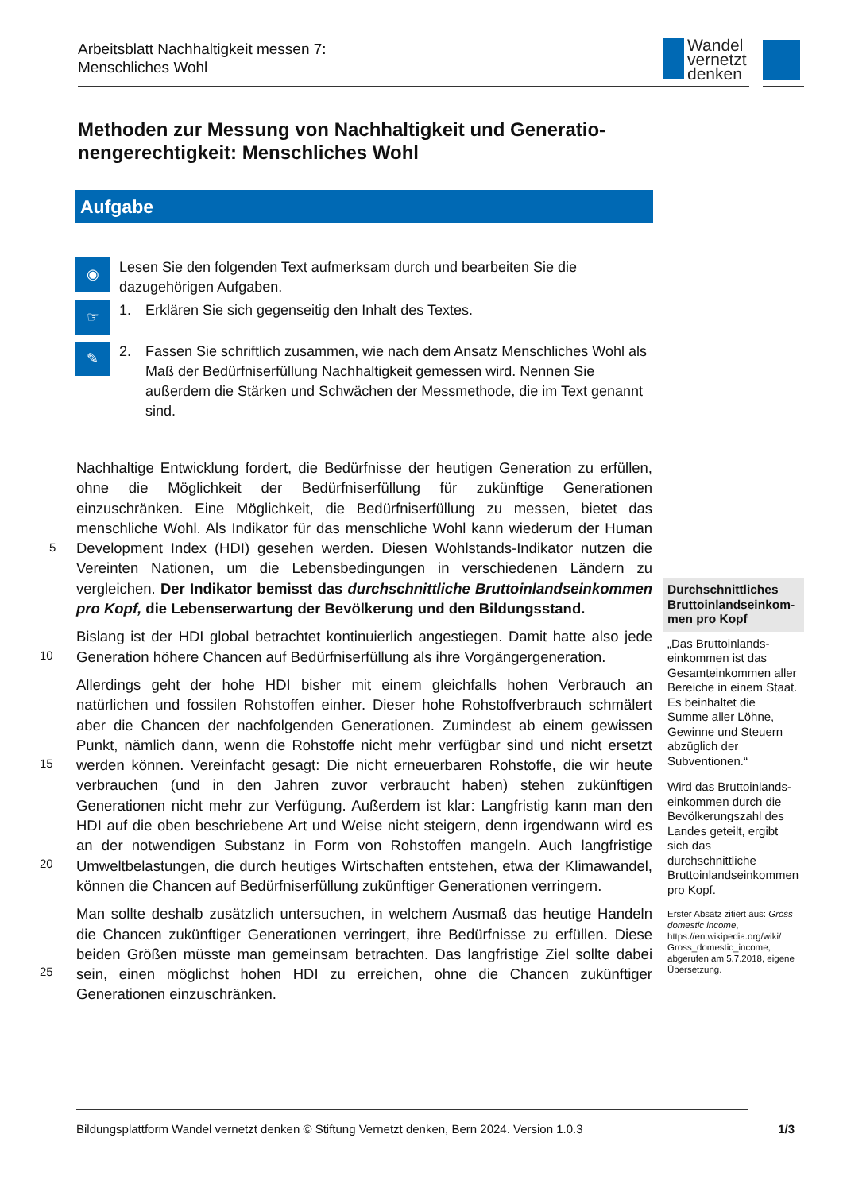Arbeitsblatt Nachhaltigkeit messen 7:
Menschliches Wohl
Wandel
vernetzt
denken
Methoden zur Messung von Nachhaltigkeit und Generatio­nengerechtigkeit: Menschliches Wohl
Aufgabe
◉
Lesen Sie den folgenden Text aufmerksam durch und bearbeiten Sie die dazugehörigen Aufgaben.
☞
1. Erklären Sie sich gegenseitig den Inhalt des Textes.
✎
2. Fassen Sie schriftlich zusammen, wie nach dem Ansatz Menschliches Wohl als Maß der Bedürfniserfüllung Nachhaltigkeit gemessen wird. Nennen Sie außerdem die Stärken und Schwächen der Messmethode, die im Text genannt sind.
5
10
15
20
25
Nachhaltige Entwicklung fordert, die Bedürfnisse der heutigen Generation zu erfüllen, ohne die Möglichkeit der Bedürfniserfüllung für zukünftige Generationen einzuschränken. Eine Möglichkeit, die Bedürfniserfüllung zu messen, bietet das menschliche Wohl. Als Indikator für das menschliche Wohl kann wiederum der Human Development Index (HDI) gesehen werden. Diesen Wohlstands-Indikator nutzen die Vereinten Nationen, um die Lebensbedingungen in verschiedenen Ländern zu vergleichen. Der Indikator bemisst das durchschnittliche Bruttoinlandseinkommen pro Kopf, die Lebenserwartung der Bevölkerung und den Bildungsstand.
Bislang ist der HDI global betrachtet kontinuierlich angestiegen. Damit hatte also jede Generation höhere Chancen auf Bedürfniserfüllung als ihre Vorgängergeneration.
Allerdings geht der hohe HDI bisher mit einem gleichfalls hohen Verbrauch an natürlichen und fossilen Rohstoffen einher. Dieser hohe Rohstoffverbrauch schmälert aber die Chancen der nachfolgenden Generationen. Zumindest ab einem gewissen Punkt, nämlich dann, wenn die Rohstoffe nicht mehr verfügbar sind und nicht ersetzt werden können. Vereinfacht gesagt: Die nicht erneuerbaren Rohstoffe, die wir heute verbrauchen (und in den Jahren zuvor verbraucht haben) stehen zukünftigen Generationen nicht mehr zur Verfügung. Außerdem ist klar: Langfristig kann man den HDI auf die oben beschriebene Art und Weise nicht steigern, denn irgendwann wird es an der notwendigen Substanz in Form von Rohstoffen mangeln. Auch langfristige Umweltbelastungen, die durch heutiges Wirtschaften entstehen, etwa der Klimawandel, können die Chancen auf Bedürfniserfüllung zukünftiger Generationen verringern.
Man sollte deshalb zusätzlich untersuchen, in welchem Ausmaß das heutige Handeln die Chancen zukünftiger Generationen verringert, ihre Bedürfnisse zu erfüllen. Diese beiden Größen müsste man gemeinsam betrachten. Das langfristige Ziel sollte dabei sein, einen möglichst hohen HDI zu erreichen, ohne die Chancen zukünftiger Generationen einzuschränken.
Durchschnittliches Bruttoinlandseinkom­men pro Kopf
„Das Bruttoinlands­einkommen ist das Gesamteinkommen aller Bereiche in einem Staat. Es beinhaltet die Summe aller Löhne, Gewinne und Steuern abzüglich der Subventionen.“
Wird das Bruttoinlands­einkommen durch die Bevölkerungszahl des Landes geteilt, ergibt sich das durchschnittliche Bruttoinlandsein­kommen pro Kopf.
Erster Absatz zitiert aus: Gross domestic income, https://en.wikipedia.org/wiki/ Gross_domestic_income, abgerufen am 5.7.2018, eigene Übersetzung.
Bildungsplattform Wandel vernetzt denken © Stiftung Vernetzt denken, Bern 2024. Version 1.0.3 1/3